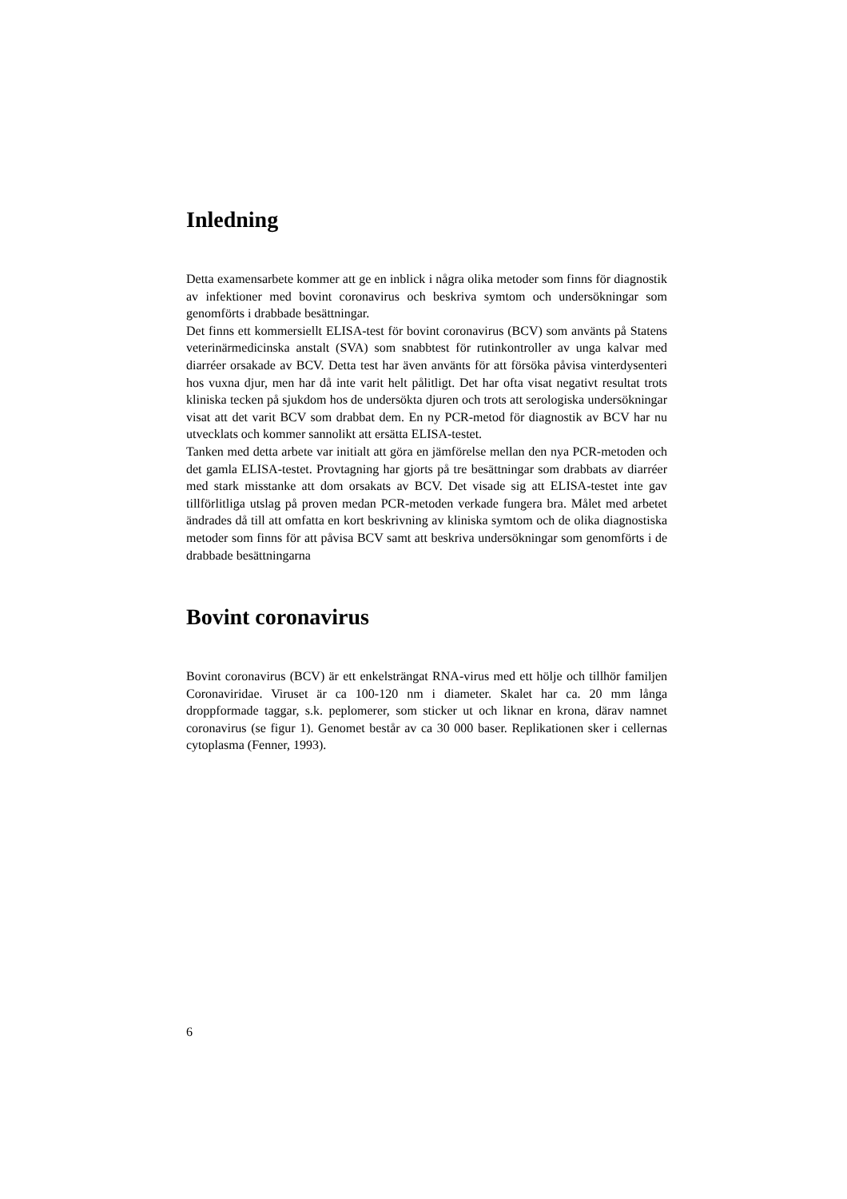Inledning
Detta examensarbete kommer att ge en inblick i några olika metoder som finns för diagnostik av infektioner med bovint coronavirus och beskriva symtom och undersökningar som genomförts i drabbade besättningar.
Det finns ett kommersiellt ELISA-test för bovint coronavirus (BCV) som använts på Statens veterinärmedicinska anstalt (SVA) som snabbtest för rutinkontroller av unga kalvar med diarréer orsakade av BCV. Detta test har även använts för att försöka påvisa vinterdysenteri hos vuxna djur, men har då inte varit helt pålitligt. Det har ofta visat negativt resultat trots kliniska tecken på sjukdom hos de undersökta djuren och trots att serologiska undersökningar visat att det varit BCV som drabbat dem. En ny PCR-metod för diagnostik av BCV har nu utvecklats och kommer sannolikt att ersätta ELISA-testet.
Tanken med detta arbete var initialt att göra en jämförelse mellan den nya PCR-metoden och det gamla ELISA-testet. Provtagning har gjorts på tre besättningar som drabbats av diarréer med stark misstanke att dom orsakats av BCV. Det visade sig att ELISA-testet inte gav tillförlitliga utslag på proven medan PCR-metoden verkade fungera bra. Målet med arbetet ändrades då till att omfatta en kort beskrivning av kliniska symtom och de olika diagnostiska metoder som finns för att påvisa BCV samt att beskriva undersökningar som genomförts i de drabbade besättningarna
Bovint coronavirus
Bovint coronavirus (BCV) är ett enkelsträngat RNA-virus med ett hölje och tillhör familjen Coronaviridae. Viruset är ca 100-120 nm i diameter. Skalet har ca. 20 mm långa droppformade taggar, s.k. peplomerer, som sticker ut och liknar en krona, därav namnet coronavirus (se figur 1). Genomet består av ca 30 000 baser. Replikationen sker i cellernas cytoplasma (Fenner, 1993).
6